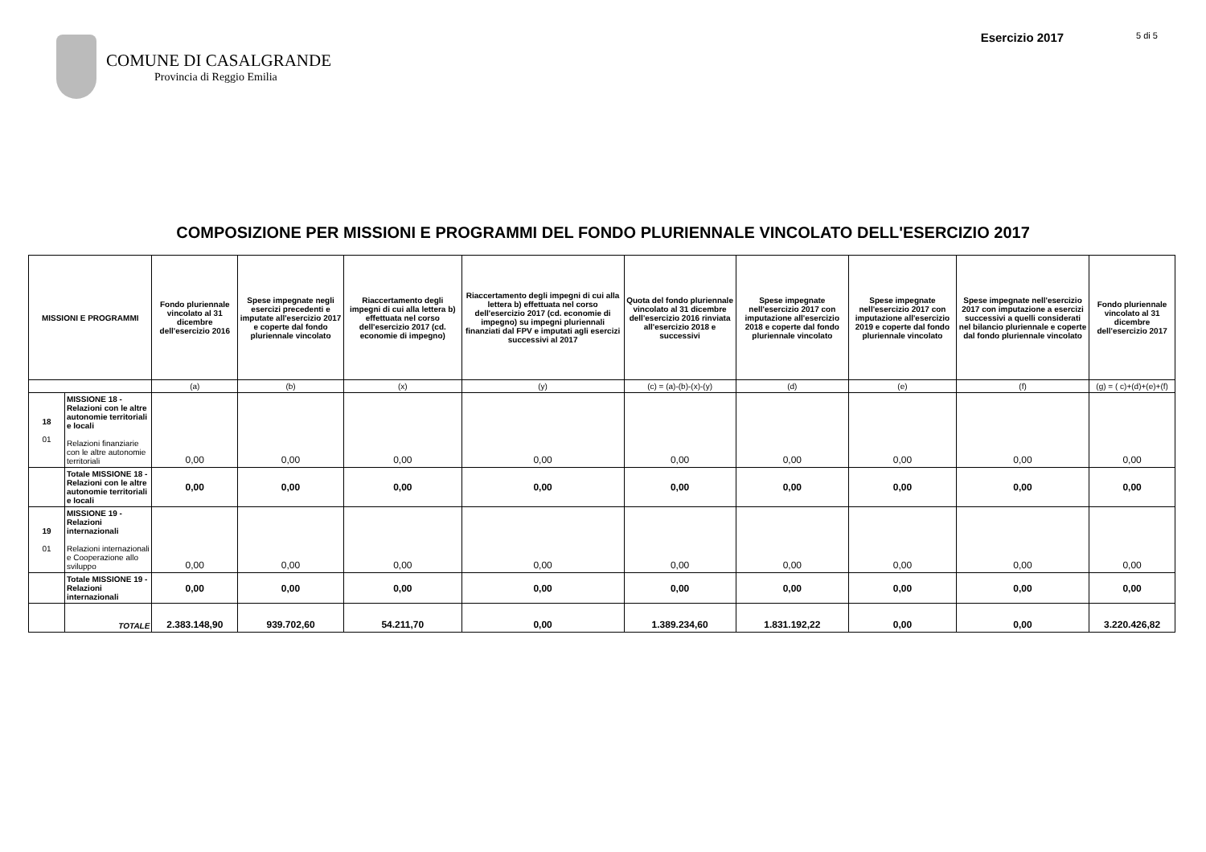COMUNE DI CASALGRANDE
Provincia di Reggio Emilia
Esercizio 2017 5 di 5
COMPOSIZIONE PER MISSIONI E PROGRAMMI DEL FONDO PLURIENNALE VINCOLATO DELL'ESERCIZIO 2017
| MISSIONI E PROGRAMMI | | Fondo pluriennale vincolato al 31 dicembre dell'esercizio 2016 | Spese impegnate negli esercizi precedenti e imputate all'esercizio 2017 e coperte dal fondo pluriennale vincolato | Riaccertamento degli impegni di cui alla lettera b) effettuata nel corso dell'esercizio 2017 (cd. economie di impegno) | Riaccertamento degli impegni di cui alla lettera b) effettuata nel corso dell'esercizio 2017 (cd. economie di impegno) su impegni pluriennali finanziati dal FPV e imputati agli esercizi successivi al 2017 | Quota del fondo pluriennale vincolato al 31 dicembre dell'esercizio 2016 rinviata all'esercizio 2018 e successivi | Spese impegnate nell'esercizio 2017 con imputazione all'esercizio 2018 e coperte dal fondo pluriennale vincolato | Spese impegnate nell'esercizio 2017 con imputazione all'esercizio 2019 e coperte dal fondo pluriennale vincolato | Spese impegnate nell'esercizio 2017 con imputazione a esercizi successivi a quelli considerati nel bilancio pluriennale e coperte dal fondo pluriennale vincolato | Fondo pluriennale vincolato al 31 dicembre dell'esercizio 2017 |
| --- | --- | --- | --- | --- | --- | --- | --- | --- | --- | --- |
| | | (a) | (b) | (x) | (y) | (c) = (a)-(b)-(x)-(y) | (d) | (e) | (f) | (g) = ( c)+(d)+(e)+(f) |
| 18 01 | MISSIONE 18 - Relazioni con le altre autonomie territoriali e locali Relazioni finanziarie con le altre autonomie territoriali | 0,00 | 0,00 | 0,00 | 0,00 | 0,00 | 0,00 | 0,00 | 0,00 | 0,00 |
| | Totale MISSIONE 18 - Relazioni con le altre autonomie territoriali e locali | 0,00 | 0,00 | 0,00 | 0,00 | 0,00 | 0,00 | 0,00 | 0,00 | 0,00 |
| 19 01 | MISSIONE 19 - Relazioni internazionali Relazioni internazionali e Cooperazione allo sviluppo | 0,00 | 0,00 | 0,00 | 0,00 | 0,00 | 0,00 | 0,00 | 0,00 | 0,00 |
| | Totale MISSIONE 19 - Relazioni internazionali | 0,00 | 0,00 | 0,00 | 0,00 | 0,00 | 0,00 | 0,00 | 0,00 | 0,00 |
| | TOTALE | 2.383.148,90 | 939.702,60 | 54.211,70 | 0,00 | 1.389.234,60 | 1.831.192,22 | 0,00 | 0,00 | 3.220.426,82 |